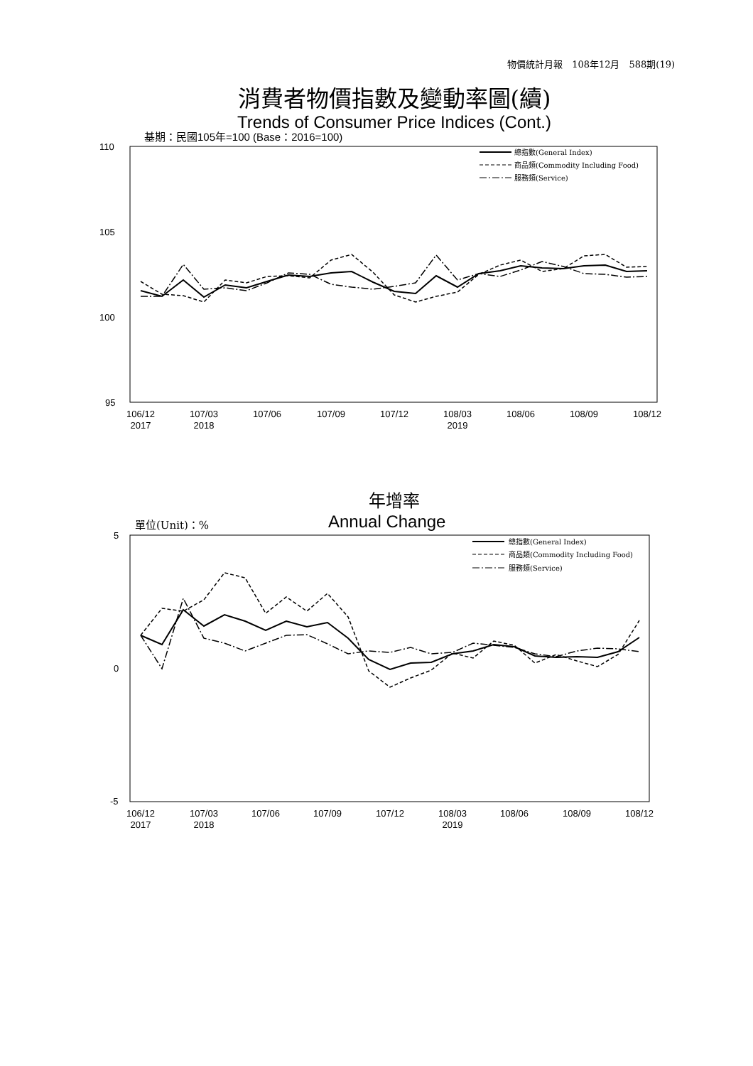物價統計月報　108年12月　588期(19)
消費者物價指數及變動率圖(續)
Trends of Consumer Price Indices (Cont.)
基期：民國105年=100 (Base：2016=100)
110
105
100
95
106/12
2017
107/03
2018
107/06
107/09
107/12
108/03
2019
108/06
108/09
108/12
總指數(General Index)
商品類(Commodity Including Food)
服務類(Service)
年增率
單位(Unit)：% Annual Change
5
0
-5
106/12
2017
107/03
2018
107/06
107/09
107/12
108/03
2019
108/06
108/09
108/12
總指數(General Index)
商品類(Commodity Including Food)
服務類(Service)